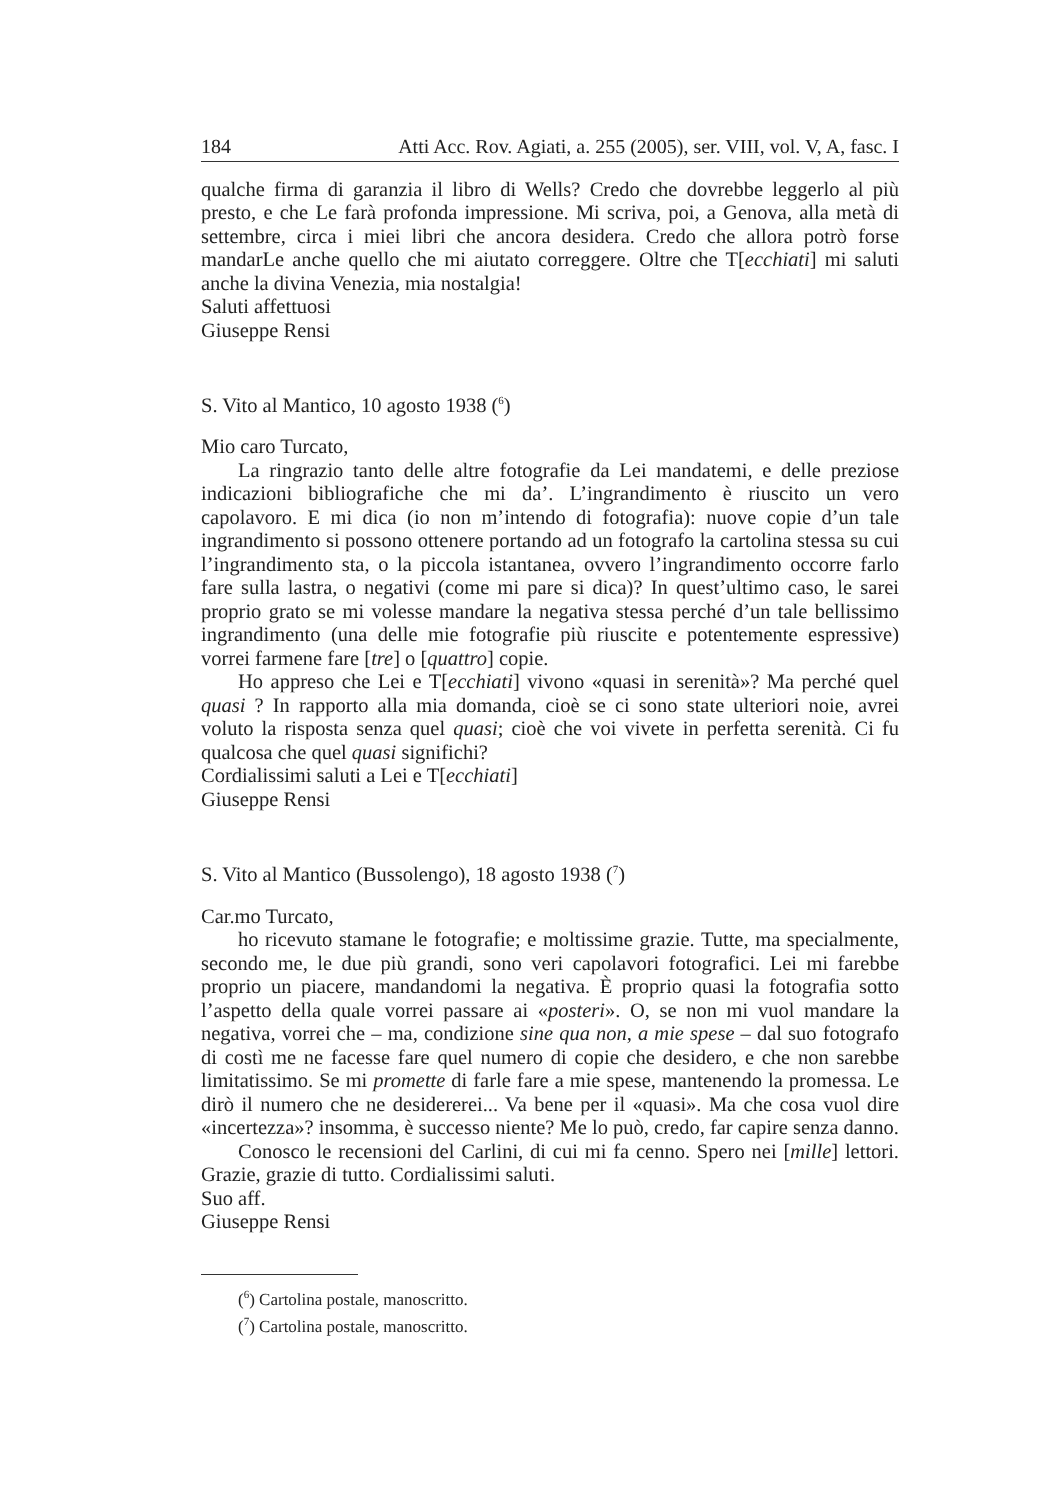184 Atti Acc. Rov. Agiati, a. 255 (2005), ser. VIII, vol. V, A, fasc. I
qualche firma di garanzia il libro di Wells? Credo che dovrebbe leggerlo al più presto, e che Le farà profonda impressione. Mi scriva, poi, a Genova, alla metà di settembre, circa i miei libri che ancora desidera. Credo che allora potrò forse mandarLe anche quello che mi aiutato correggere. Oltre che T[ecchiati] mi saluti anche la divina Venezia, mia nostalgia!
Saluti affettuosi
Giuseppe Rensi
S. Vito al Mantico, 10 agosto 1938 (<sup>6</sup>)
Mio caro Turcato,
La ringrazio tanto delle altre fotografie da Lei mandatemi, e delle preziose indicazioni bibliografiche che mi da’. L’ingrandimento è riuscito un vero capolavoro. E mi dica (io non m’intendo di fotografia): nuove copie d’un tale ingrandimento si possono ottenere portando ad un fotografo la cartolina stessa su cui l’ingrandimento sta, o la piccola istantanea, ovvero l’ingrandimento occorre farlo fare sulla lastra, o negativi (come mi pare si dica)? In quest’ultimo caso, le sarei proprio grato se mi volesse mandare la negativa stessa perché d’un tale bellissimo ingrandimento (una delle mie fotografie più riuscite e potentemente espressive) vorrei farmene fare [tre] o [quattro] copie.
Ho appreso che Lei e T[ecchiati] vivono «quasi in serenità»? Ma perché quel quasi ? In rapporto alla mia domanda, cioè se ci sono state ulteriori noie, avrei voluto la risposta senza quel quasi; cioè che voi vivete in perfetta serenità. Ci fu qualcosa che quel quasi significhi?
Cordialissimi saluti a Lei e T[ecchiati]
Giuseppe Rensi
S. Vito al Mantico (Bussolengo), 18 agosto 1938 (<sup>7</sup>)
Car.mo Turcato,
ho ricevuto stamane le fotografie; e moltissime grazie. Tutte, ma specialmente, secondo me, le due più grandi, sono veri capolavori fotografici. Lei mi farebbe proprio un piacere, mandandomi la negativa. È proprio quasi la fotografia sotto l’aspetto della quale vorrei passare ai «posteri». O, se non mi vuol mandare la negativa, vorrei che – ma, condizione sine qua non, a mie spese – dal suo fotografo di costì me ne facesse fare quel numero di copie che desidero, e che non sarebbe limitatissimo. Se mi promette di farle fare a mie spese, mantenendo la promessa. Le dirò il numero che ne desidererei... Va bene per il «quasi». Ma che cosa vuol dire «incertezza»? insomma, è successo niente? Me lo può, credo, far capire senza danno.
Conosco le recensioni del Carlini, di cui mi fa cenno. Spero nei [mille] lettori. Grazie, grazie di tutto. Cordialissimi saluti.
Suo aff.
Giuseppe Rensi
(<sup>6</sup>) Cartolina postale, manoscritto.
(<sup>7</sup>) Cartolina postale, manoscritto.